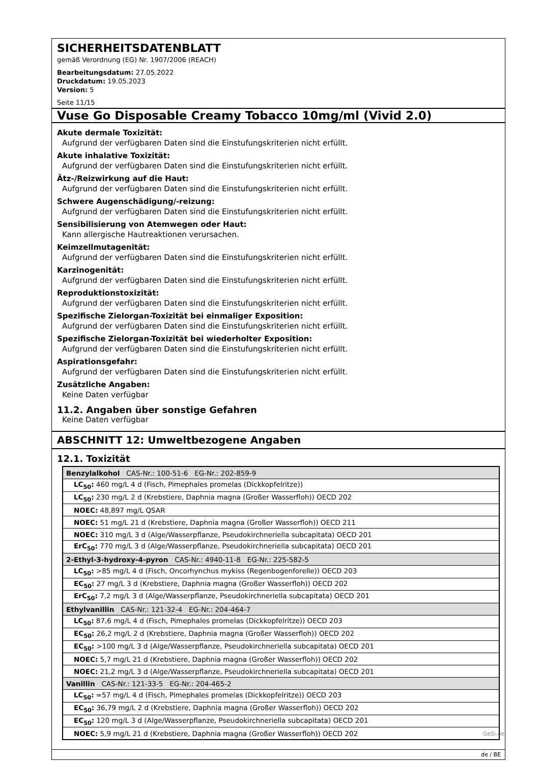SICHERHEITSDATENBLATT
gemäß Verordnung (EG) Nr. 1907/2006 (REACH)
Bearbeitungsdatum: 27.05.2022
Druckdatum: 19.05.2023
Version: 5
Seite 11/15
Vuse Go Disposable Creamy Tobacco 10mg/ml (Vivid 2.0)
Akute dermale Toxizität:
Aufgrund der verfügbaren Daten sind die Einstufungskriterien nicht erfüllt.
Akute inhalative Toxizität:
Aufgrund der verfügbaren Daten sind die Einstufungskriterien nicht erfüllt.
Ätz-/Reizwirkung auf die Haut:
Aufgrund der verfügbaren Daten sind die Einstufungskriterien nicht erfüllt.
Schwere Augenschädigung/-reizung:
Aufgrund der verfügbaren Daten sind die Einstufungskriterien nicht erfüllt.
Sensibilisierung von Atemwegen oder Haut:
Kann allergische Hautreaktionen verursachen.
Keimzellmutagenität:
Aufgrund der verfügbaren Daten sind die Einstufungskriterien nicht erfüllt.
Karzinogenität:
Aufgrund der verfügbaren Daten sind die Einstufungskriterien nicht erfüllt.
Reproduktionstoxizität:
Aufgrund der verfügbaren Daten sind die Einstufungskriterien nicht erfüllt.
Spezifische Zielorgan-Toxizität bei einmaliger Exposition:
Aufgrund der verfügbaren Daten sind die Einstufungskriterien nicht erfüllt.
Spezifische Zielorgan-Toxizität bei wiederholter Exposition:
Aufgrund der verfügbaren Daten sind die Einstufungskriterien nicht erfüllt.
Aspirationsgefahr:
Aufgrund der verfügbaren Daten sind die Einstufungskriterien nicht erfüllt.
Zusätzliche Angaben:
Keine Daten verfügbar
11.2. Angaben über sonstige Gefahren
Keine Daten verfügbar
ABSCHNITT 12: Umweltbezogene Angaben
12.1. Toxizität
| Benzylalkohol CAS-Nr.: 100-51-6 EG-Nr.: 202-859-9 |
| LC<sub>50</sub>: 460 mg/L 4 d (Fisch, Pimephales promelas (Dickkopfelritze)) |
| LC<sub>50</sub>: 230 mg/L 2 d (Krebstiere, Daphnia magna (Großer Wasserfloh)) OECD 202 |
| NOEC: 48,897 mg/L QSAR |
| NOEC: 51 mg/L 21 d (Krebstiere, Daphnia magna (Großer Wasserfloh)) OECD 211 |
| NOEC: 310 mg/L 3 d (Alge/Wasserpflanze, Pseudokirchneriella subcapitata) OECD 201 |
| ErC<sub>50</sub>: 770 mg/L 3 d (Alge/Wasserpflanze, Pseudokirchneriella subcapitata) OECD 201 |
| 2-Ethyl-3-hydroxy-4-pyron CAS-Nr.: 4940-11-8 EG-Nr.: 225-582-5 |
| LC<sub>50</sub>: >85 mg/L 4 d (Fisch, Oncorhynchus mykiss (Regenbogenforelle)) OECD 203 |
| EC<sub>50</sub>: 27 mg/L 3 d (Krebstiere, Daphnia magna (Großer Wasserfloh)) OECD 202 |
| ErC<sub>50</sub>: 7,2 mg/L 3 d (Alge/Wasserpflanze, Pseudokirchneriella subcapitata) OECD 201 |
| Ethylvanillin CAS-Nr.: 121-32-4 EG-Nr.: 204-464-7 |
| LC<sub>50</sub>: 87,6 mg/L 4 d (Fisch, Pimephales promelas (Dickkopfelritze)) OECD 203 |
| EC<sub>50</sub>: 26,2 mg/L 2 d (Krebstiere, Daphnia magna (Großer Wasserfloh)) OECD 202 |
| EC<sub>50</sub>: >100 mg/L 3 d (Alge/Wasserpflanze, Pseudokirchneriella subcapitata) OECD 201 |
| NOEC: 5,7 mg/L 21 d (Krebstiere, Daphnia magna (Großer Wasserfloh)) OECD 202 |
| NOEC: 21,2 mg/L 3 d (Alge/Wasserpflanze, Pseudokirchneriella subcapitata) OECD 201 |
| Vanillin CAS-Nr.: 121-33-5 EG-Nr.: 204-465-2 |
| LC<sub>50</sub>: =57 mg/L 4 d (Fisch, Pimephales promelas (Dickkopfelritze)) OECD 203 |
| EC<sub>50</sub>: 36,79 mg/L 2 d (Krebstiere, Daphnia magna (Großer Wasserfloh)) OECD 202 |
| EC<sub>50</sub>: 120 mg/L 3 d (Alge/Wasserpflanze, Pseudokirchneriella subcapitata) OECD 201 |
| NOEC: 5,9 mg/L 21 d (Krebstiere, Daphnia magna (Großer Wasserfloh)) OECD 202 |
de / BE
GeSi.de